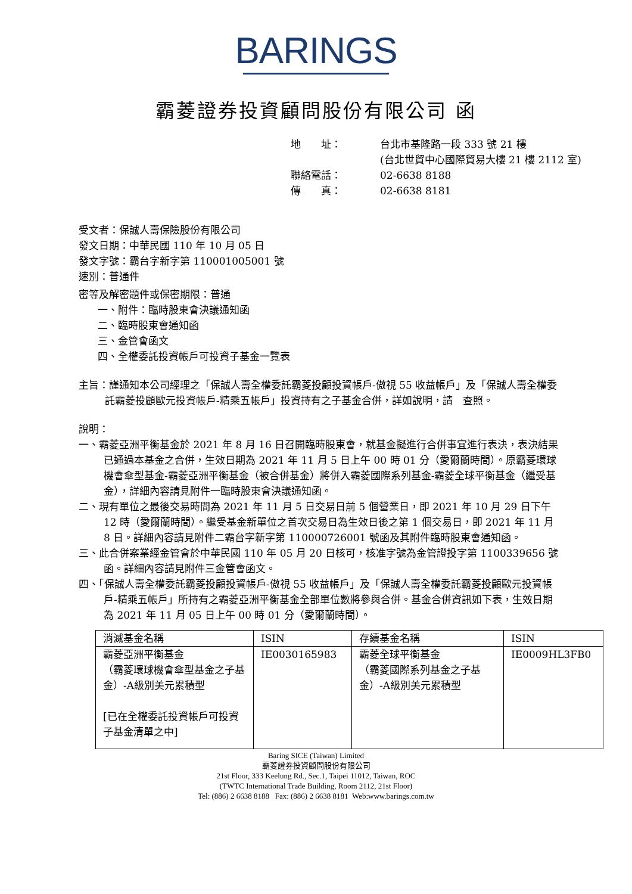BARINGS
霸菱證券投資顧問股份有限公司 函
| 地 址： | 台北市基隆路一段 333 號 21 樓 (台北世貿中心國際貿易大樓 21 樓 2112 室) |
| 聯絡電話： | 02-6638 8188 |
| 傳 真： | 02-6638 8181 |
受文者：保誠人壽保險股份有限公司
發文日期：中華民國 110 年 10 月 05 日
發文字號：霸台字新字第 110001005001 號
速別：普通件
密等及解密題件或保密期限：普通
一、附件：臨時股東會決議通知函
二、臨時股東會通知函
三、金管會函文
四、全權委託投資帳戶可投資子基金一覽表
主旨：謹通知本公司經理之「保誠人壽全權委託霸菱投顧投資帳戶-傲視 55 收益帳戶」及「保誠人壽全權委託霸菱投顧歐元投資帳戶-精乘五帳戶」投資持有之子基金合併，詳如說明，請　查照。
說明：
一、霸菱亞洲平衡基金於 2021 年 8 月 16 日召開臨時股東會，就基金擬進行合併事宜進行表決，表決結果已通過本基金之合併，生效日期為 2021 年 11 月 5 日上午 00 時 01 分（愛爾蘭時間）。原霸菱環球機會傘型基金-霸菱亞洲平衡基金（被合併基金）將併入霸菱國際系列基金-霸菱全球平衡基金（繼受基金），詳細內容請見附件一臨時股東會決議通知函。
二、現有單位之最後交易時間為 2021 年 11 月 5 日交易日前 5 個營業日，即 2021 年 10 月 29 日下午 12 時（愛爾蘭時間）。繼受基金新單位之首次交易日為生效日後之第 1 個交易日，即 2021 年 11 月 8 日。詳細內容請見附件二霸台字新字第 110000726001 號函及其附件臨時股東會通知函。
三、此合併案業經金管會於中華民國 110 年 05 月 20 日核可，核准字號為金管證投字第 1100339656 號函。詳細內容請見附件三金管會函文。
四、「保誠人壽全權委託霸菱投顧投資帳戶-傲視 55 收益帳戶」及「保誠人壽全權委託霸菱投顧歐元投資帳戶-精乘五帳戶」所持有之霸菱亞洲平衡基金全部單位數將參與合併。基金合併資訊如下表，生效日期為 2021 年 11 月 05 日上午 00 時 01 分（愛爾蘭時間）。
| 消滅基金名稱 | ISIN | 存續基金名稱 | ISIN |
| --- | --- | --- | --- |
| 霸菱亞洲平衡基金 （霸菱環球機會傘型基金之子基金）-A級別美元累積型 [已在全權委託投資帳戶可投資子基金清單之中] | IE0030165983 | 霸菱全球平衡基金 （霸菱國際系列基金之子基金）-A級別美元累積型 | IE0009HL3FB0 |
Baring SICE (Taiwan) Limited
霸菱證券投資顧問股份有限公司
21st Floor, 333 Keelung Rd., Sec.1, Taipei 11012, Taiwan, ROC
(TWTC International Trade Building, Room 2112, 21st Floor)
Tel: (886) 2 6638 8188 Fax: (886) 2 6638 8181 Web:www.barings.com.tw